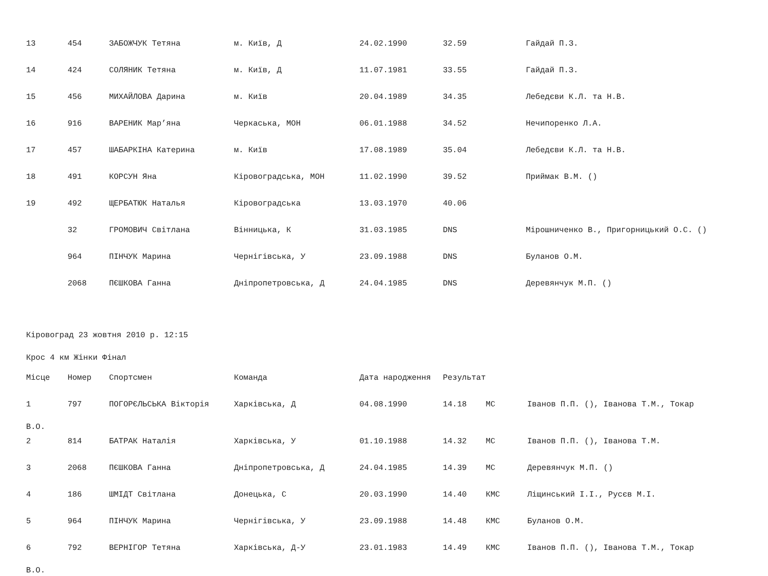| 13 | 454 | ЗАБОЖЧУК Тетяна | м. Київ, Д | 24.02.1990 | 32.59 | | Гайдай П.З. |
| 14 | 424 | СОЛЯНИК Тетяна | м. Київ, Д | 11.07.1981 | 33.55 | | Гайдай П.З. |
| 15 | 456 | МИХАЙЛОВА Дарина | м. Київ | 20.04.1989 | 34.35 | | Лебедєви К.Л. та Н.В. |
| 16 | 916 | ВАРЕНИК Мар’яна | Черкаська, МОН | 06.01.1988 | 34.52 | | Нечипоренко Л.А. |
| 17 | 457 | ШАБАРКІНА Катерина | м. Київ | 17.08.1989 | 35.04 | | Лебедєви К.Л. та Н.В. |
| 18 | 491 | КОРСУН Яна | Кіровоградська, МОН | 11.02.1990 | 39.52 | | Приймак В.М. () |
| 19 | 492 | ЩЕРБАТЮК Наталья | Кіровоградська | 13.03.1970 | 40.06 | | |
| | 32 | ГРОМОВИЧ Світлана | Вінницька, К | 31.03.1985 | DNS | | Мірошниченко В., Пригорницький О.С. () |
| | 964 | ПІНЧУК Марина | Чернігівська, У | 23.09.1988 | DNS | | Буланов О.М. |
| | 2068 | ПЄШКОВА Ганна | Дніпропетровська, Д | 24.04.1985 | DNS | | Деревянчук М.П. () |
Кіровоград 23 жовтня 2010 р. 12:15
Крос 4 км Жінки Фінал
| Місце | Номер | Спортсмен | Команда | Дата народження | Результат | | |
| --- | --- | --- | --- | --- | --- | --- | --- |
| 1 | 797 | ПОГОРЄЛЬСЬКА Вікторія | Харківська, Д | 04.08.1990 | 14.18 | МС | Іванов П.П. (), Іванова Т.М., Токар |
| В.О. | | | | | | | |
| 2 | 814 | БАТРАК Наталія | Харківська, У | 01.10.1988 | 14.32 | МС | Іванов П.П. (), Іванова Т.М. |
| 3 | 2068 | ПЄШКОВА Ганна | Дніпропетровська, Д | 24.04.1985 | 14.39 | МС | Деревянчук М.П. () |
| 4 | 186 | ШМІДТ Світлана | Донецька, С | 20.03.1990 | 14.40 | КМС | Ліщинський І.І., Русєв М.І. |
| 5 | 964 | ПІНЧУК Марина | Чернігівська, У | 23.09.1988 | 14.48 | КМС | Буланов О.М. |
| 6 | 792 | ВЕРНІГОР Тетяна | Харківська, Д-У | 23.01.1983 | 14.49 | КМС | Іванов П.П. (), Іванова Т.М., Токар |
| В.О. | | | | | | | |